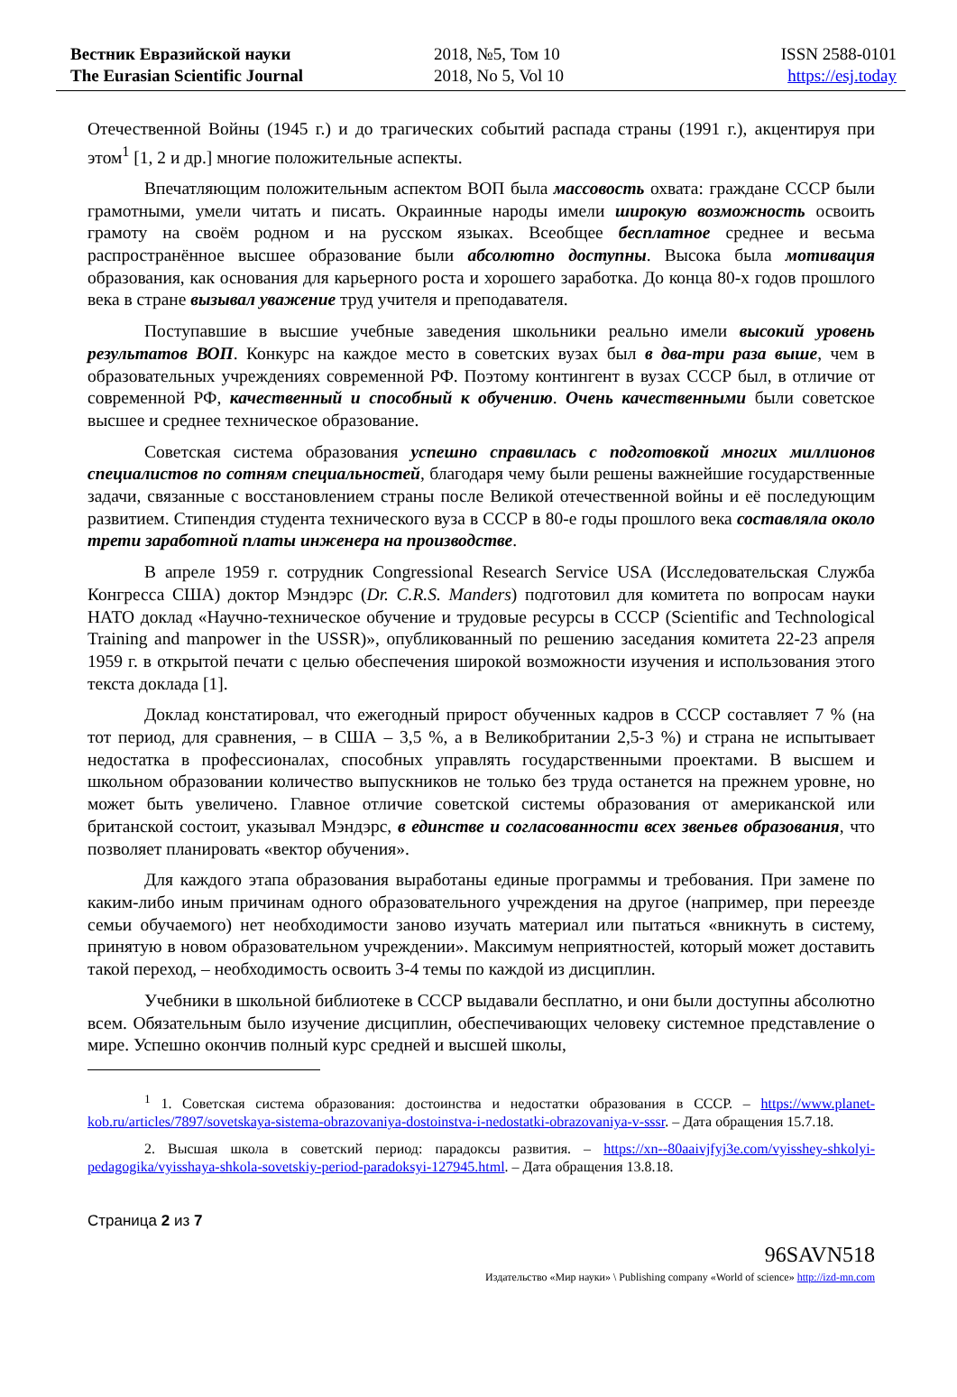Вестник Евразийской науки
The Eurasian Scientific Journal
2018, №5, Том 10
2018, No 5, Vol 10
ISSN 2588-0101
https://esj.today
Отечественной Войны (1945 г.) и до трагических событий распада страны (1991 г.), акцентируя при этом<sup>1</sup> [1, 2 и др.] многие положительные аспекты.
Впечатляющим положительным аспектом ВОП была массовость охвата: граждане СССР были грамотными, умели читать и писать. Окраинные народы имели широкую возможность освоить грамоту на своём родном и на русском языках. Всеобщее бесплатное среднее и весьма распространённое высшее образование были абсолютно доступны. Высока была мотивация образования, как основания для карьерного роста и хорошего заработка. До конца 80-х годов прошлого века в стране вызывал уважение труд учителя и преподавателя.
Поступавшие в высшие учебные заведения школьники реально имели высокий уровень результатов ВОП. Конкурс на каждое место в советских вузах был в два-три раза выше, чем в образовательных учреждениях современной РФ. Поэтому контингент в вузах СССР был, в отличие от современной РФ, качественный и способный к обучению. Очень качественными были советское высшее и среднее техническое образование.
Советская система образования успешно справилась с подготовкой многих миллионов специалистов по сотням специальностей, благодаря чему были решены важнейшие государственные задачи, связанные с восстановлением страны после Великой отечественной войны и её последующим развитием. Стипендия студента технического вуза в СССР в 80-е годы прошлого века составляла около трети заработной платы инженера на производстве.
В апреле 1959 г. сотрудник Congressional Research Service USA (Исследовательская Служба Конгресса США) доктор Мэндэрс (Dr. C.R.S. Manders) подготовил для комитета по вопросам науки НАТО доклад «Научно-техническое обучение и трудовые ресурсы в СССР (Scientific and Technological Training and manpower in the USSR)», опубликованный по решению заседания комитета 22-23 апреля 1959 г. в открытой печати с целью обеспечения широкой возможности изучения и использования этого текста доклада [1].
Доклад констатировал, что ежегодный прирост обученных кадров в СССР составляет 7 % (на тот период, для сравнения, – в США – 3,5 %, а в Великобритании 2,5-3 %) и страна не испытывает недостатка в профессионалах, способных управлять государственными проектами. В высшем и школьном образовании количество выпускников не только без труда останется на прежнем уровне, но может быть увеличено. Главное отличие советской системы образования от американской или британской состоит, указывал Мэндэрс, в единстве и согласованности всех звеньев образования, что позволяет планировать «вектор обучения».
Для каждого этапа образования выработаны единые программы и требования. При замене по каким-либо иным причинам одного образовательного учреждения на другое (например, при переезде семьи обучаемого) нет необходимости заново изучать материал или пытаться «вникнуть в систему, принятую в новом образовательном учреждении». Максимум неприятностей, который может доставить такой переход, – необходимость освоить 3-4 темы по каждой из дисциплин.
Учебники в школьной библиотеке в СССР выдавали бесплатно, и они были доступны абсолютно всем. Обязательным было изучение дисциплин, обеспечивающих человеку системное представление о мире. Успешно окончив полный курс средней и высшей школы,
<sup>1</sup> 1. Советская система образования: достоинства и недостатки образования в СССР. – https://www.planet-kob.ru/articles/7897/sovetskaya-sistema-obrazovaniya-dostoinstva-i-nedostatki-obrazovaniya-v-sssr. – Дата обращения 15.7.18.
2. Высшая школа в советский период: парадоксы развития. – https://xn--80aaivjfyj3e.com/vyisshey-shkolyi-pedagogika/vyisshaya-shkola-sovetskiy-period-paradoksyi-127945.html. – Дата обращения 13.8.18.
Страница 2 из 7
96SAVN518
Издательство «Мир науки» \ Publishing company «World of science» http://izd-mn.com